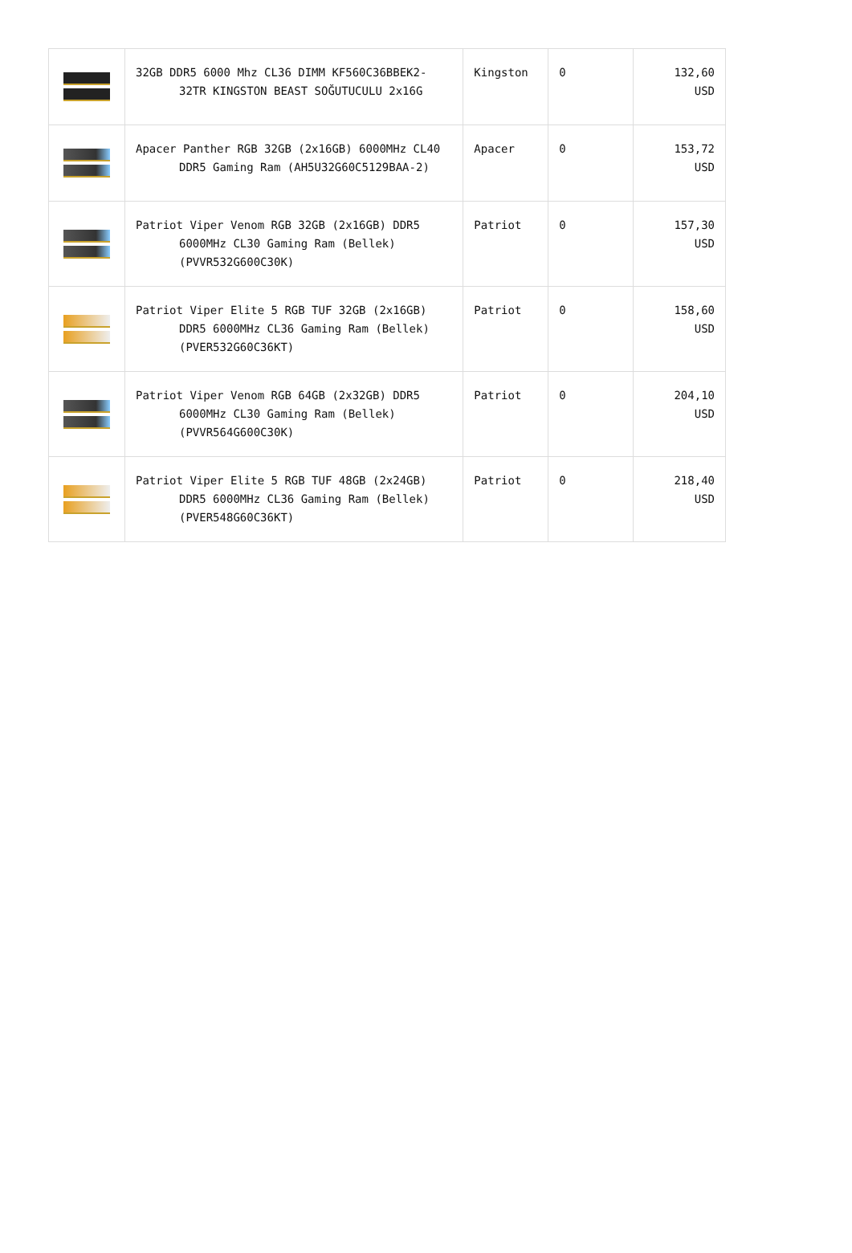| | 32GB DDR5 6000 Mhz CL36 DIMM KF560C36BBEK2-32TR KINGSTON BEAST SOĞUTUCULU 2x16G | Kingston | 0 | 132,60 USD |
| | Apacer Panther RGB 32GB (2x16GB) 6000MHz CL40 DDR5 Gaming Ram (AH5U32G60C5129BAA-2) | Apacer | 0 | 153,72 USD |
| | Patriot Viper Venom RGB 32GB (2x16GB) DDR5 6000MHz CL30 Gaming Ram (Bellek) (PVVR532G600C30K) | Patriot | 0 | 157,30 USD |
| | Patriot Viper Elite 5 RGB TUF 32GB (2x16GB) DDR5 6000MHz CL36 Gaming Ram (Bellek) (PVER532G60C36KT) | Patriot | 0 | 158,60 USD |
| | Patriot Viper Venom RGB 64GB (2x32GB) DDR5 6000MHz CL30 Gaming Ram (Bellek) (PVVR564G600C30K) | Patriot | 0 | 204,10 USD |
| | Patriot Viper Elite 5 RGB TUF 48GB (2x24GB) DDR5 6000MHz CL36 Gaming Ram (Bellek) (PVER548G60C36KT) | Patriot | 0 | 218,40 USD |